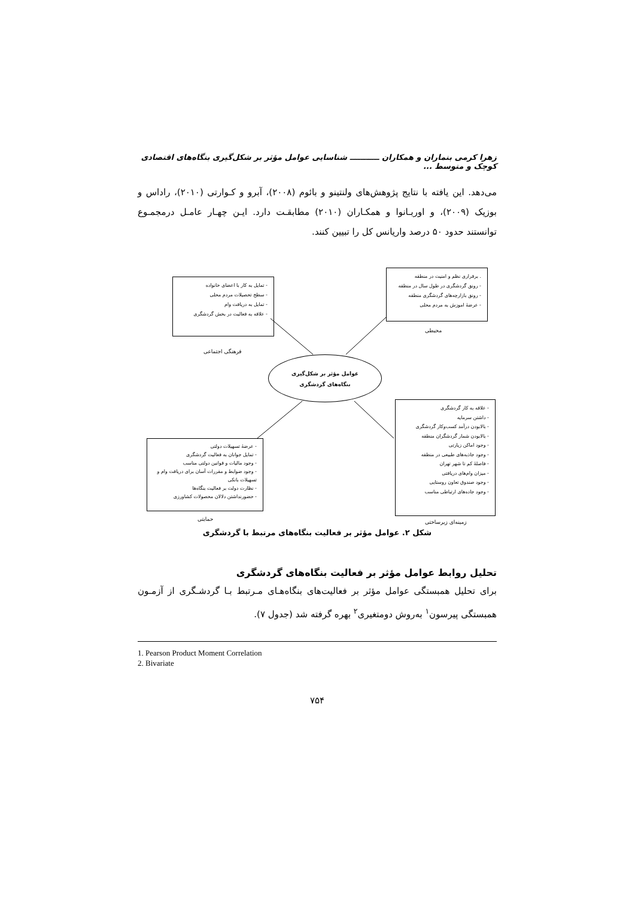زهرا کرمی بنماران و همکاران ـــــــــــ شناسایی عوامل مؤثر بر شکل‌گیری بنگاه‌های اقتصادی کوچک و متوسط ...
می‌دهد. این یافته با نتایج پژوهش‌های ولنتینو و بائوم (۲۰۰۸)، آبرو و کـوارتی (۲۰۱۰)، راداس و بوزیک (۲۰۰۹)، و اوربـانوا و همکـاران (۲۰۱۰) مطابقـت دارد. ایـن چهـار عامـل درمجمـوع توانستند حدود ۵۰ درصد واریانس کل را تبیین کنند.
- تمایل به کار با اعضای خانواده
- سطح تحصیلات مردم محلی
- تمایل به دریافت وام
- علاقه به فعالیت در بخش گردشگری
فرهنگی اجتماعی
. برقراری نظم و امنیت در منطقه
- رونق گردشگری در طول سال در منطقه
- رونق بازارچه‌های گردشگری منطقه
- عرضهٔ اموزش به مردم محلی
محیطی
عوامل مؤثر بر شکل‌گیری
بنگاه‌های گردشگری
- عرضهٔ تسهیلات دولتی
- تمایل جوانان به فعالیت گردشگری
- وجود مالیات و قوانین دولتی مناسب
- وجود ضوابط و مقررات آسان برای دریافت وام و تسهیلات بانکی
- نظارت دولت بر فعالیت بنگاه‌ها
- حضورنداشتن دلالان محصولات کشاورزی
حمایتی
- علاقه به کار گردشگری
- داشتن سرمایه
- بالابودن درآمد کسب‌وکار گردشگری
- بالابودن شمار گردشگران منطقه
- وجود اماکن زیارتی
- وجود جاذبه‌های طبیعی در منطقه
- فاصلهٔ کم تا شهر تهران
- میزان وام‌های دریافتی
- وجود صندوق تعاون روستایی
- وجود جاده‌های ارتباطی مناسب
زمینه‌ای زیرساختی
شکل ۲. عوامل مؤثر بر فعالیت بنگاه‌های مرتبط با گردشگری
تحلیل روابط عوامل مؤثر بر فعالیت بنگاه‌های گردشگری
برای تحلیل همبستگی عوامل مؤثر بر فعالیت‌های بنگاه‌هـای مـرتبط بـا گردشـگری از آزمـون همبستگی پیرسون<sup>۱</sup> به‌روش دومتغیری<sup>۲</sup> بهره گرفته شد (جدول ۷).
1. Pearson Product Moment Correlation
2. Bivariate
۷۵۴